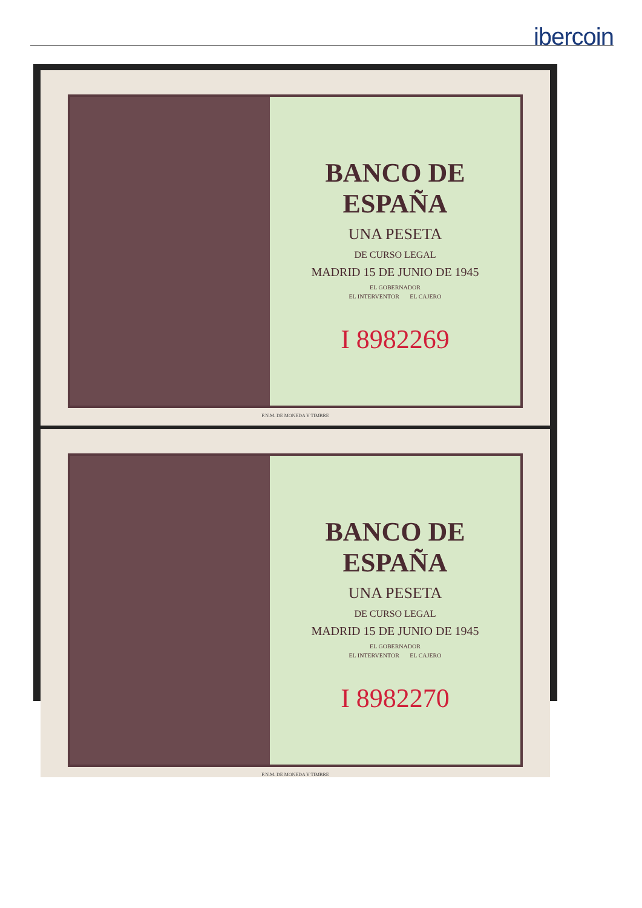ibercoin
BANCO DE ESPAÑA
UNA PESETA
DE CURSO LEGAL
MADRID 15 DE JUNIO DE 1945
EL GOBERNADOR
EL INTERVENTOR EL CAJERO
I 8982269
F.N.M. DE MONEDA Y TIMBRE
BANCO DE ESPAÑA
UNA PESETA
DE CURSO LEGAL
MADRID 15 DE JUNIO DE 1945
EL GOBERNADOR
EL INTERVENTOR EL CAJERO
I 8982270
F.N.M. DE MONEDA Y TIMBRE